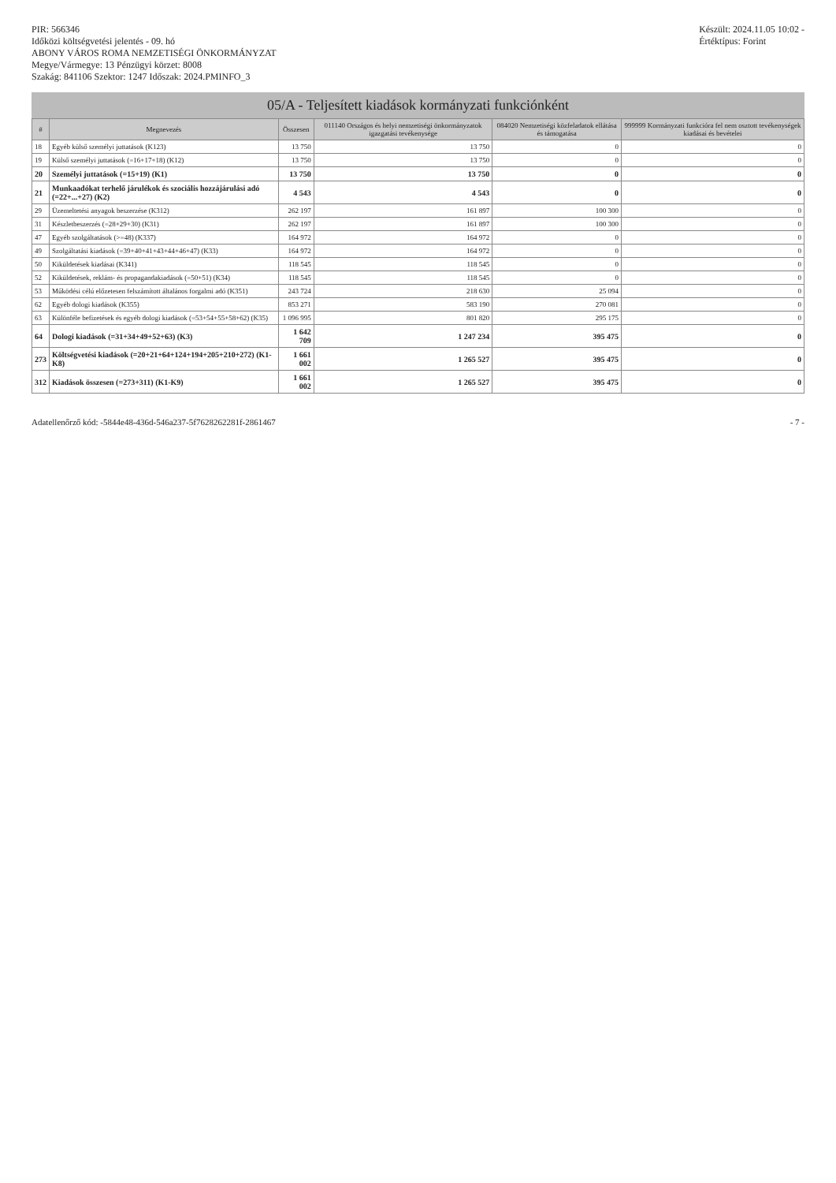PIR: 566346
Időközi költségvetési jelentés - 09. hó
ABONY VÁROS ROMA NEMZETISÉGI ÖNKORMÁNYZAT
Megye/Vármegye: 13 Pénzügyi körzet: 8008
Szakág: 841106 Szektor: 1247 Időszak: 2024.PMINFO_3
Készült: 2024.11.05 10:02 -
Értéktípus: Forint
05/A - Teljesített kiadások kormányzati funkciónként
| # | Megnevezés | Összesen | 011140 Országos és helyi nemzetiségi önkormányzatok igazgatási tevékenysége | 084020 Nemzetiségi közfeladatok ellátása és támogatása | 999999 Kormányzati funkcióra fel nem osztott tevékenységek kiadásai és bevételei |
| --- | --- | --- | --- | --- | --- |
| 18 | Egyéb külső személyi juttatások (K123) | 13 750 | 13 750 | 0 | 0 |
| 19 | Külső személyi juttatások (=16+17+18) (K12) | 13 750 | 13 750 | 0 | 0 |
| 20 | Személyi juttatások (=15+19) (K1) | 13 750 | 13 750 | 0 | 0 |
| 21 | Munkaadókat terhelő járulékok és szociális hozzájárulási adó (=22+...+27) (K2) | 4 543 | 4 543 | 0 | 0 |
| 29 | Üzemeltetési anyagok beszerzése (K312) | 262 197 | 161 897 | 100 300 | 0 |
| 31 | Készletbeszerzés (=28+29+30) (K31) | 262 197 | 161 897 | 100 300 | 0 |
| 47 | Egyéb szolgáltatások (>=48) (K337) | 164 972 | 164 972 | 0 | 0 |
| 49 | Szolgáltatási kiadások (=39+40+41+43+44+46+47) (K33) | 164 972 | 164 972 | 0 | 0 |
| 50 | Kiküldetések kiadásai (K341) | 118 545 | 118 545 | 0 | 0 |
| 52 | Kiküldetések, reklám- és propagandakiadások (=50+51) (K34) | 118 545 | 118 545 | 0 | 0 |
| 53 | Működési célú előzetesen felszámított általános forgalmi adó (K351) | 243 724 | 218 630 | 25 094 | 0 |
| 62 | Egyéb dologi kiadások (K355) | 853 271 | 583 190 | 270 081 | 0 |
| 63 | Különféle befizetések és egyéb dologi kiadások (=53+54+55+58+62) (K35) | 1 096 995 | 801 820 | 295 175 | 0 |
| 64 | Dologi kiadások (=31+34+49+52+63) (K3) | 1 642 709 | 1 247 234 | 395 475 | 0 |
| 273 | Költségvetési kiadások (=20+21+64+124+194+205+210+272) (K1-K8) | 1 661 002 | 1 265 527 | 395 475 | 0 |
| 312 | Kiadások összesen (=273+311) (K1-K9) | 1 661 002 | 1 265 527 | 395 475 | 0 |
Adatellenőrző kód: -5844e48-436d-546a237-5f7628262281f-2861467
- 7 -